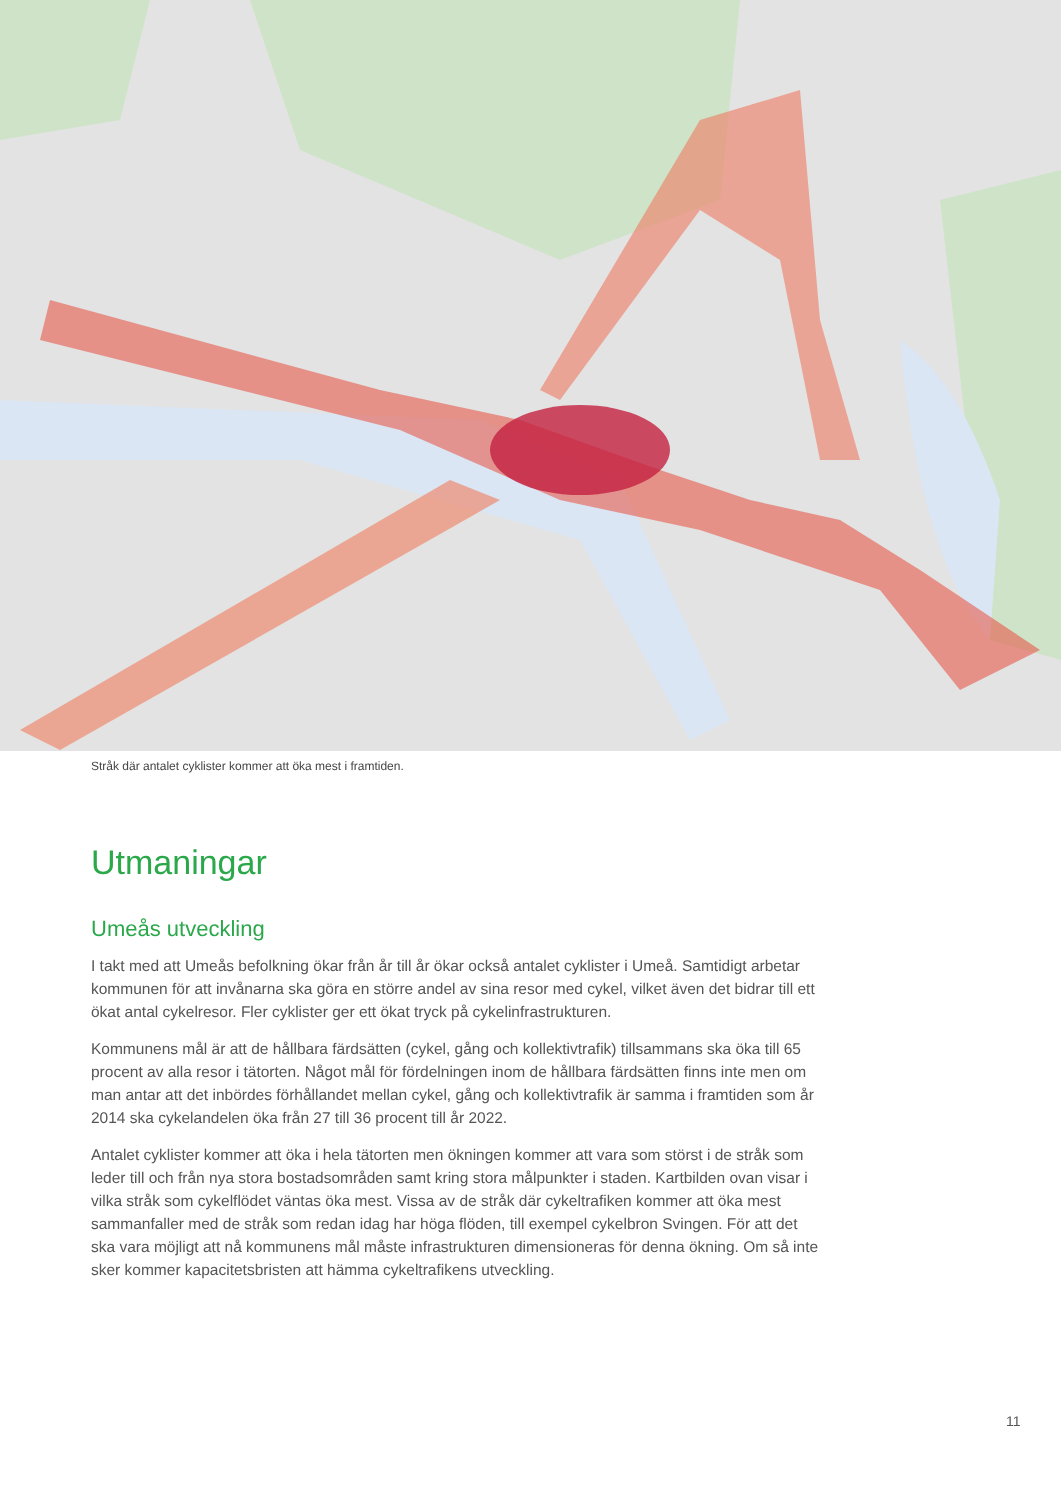Stråk där antalet cyklister kommer att öka mest i framtiden.
Utmaningar
Umeås utveckling
I takt med att Umeås befolkning ökar från år till år ökar också antalet cyklister i Umeå. Samtidigt arbetar kommunen för att invånarna ska göra en större andel av sina resor med cykel, vilket även det bidrar till ett ökat antal cykelresor. Fler cyklister ger ett ökat tryck på cykelinfrastrukturen.
Kommunens mål är att de hållbara färdsätten (cykel, gång och kollektivtrafik) tillsammans ska öka till 65 procent av alla resor i tätorten. Något mål för fördelningen inom de hållbara färdsätten finns inte men om man antar att det inbördes förhållandet mellan cykel, gång och kollektivtrafik är samma i framtiden som år 2014 ska cykelandelen öka från 27 till 36 procent till år 2022.
Antalet cyklister kommer att öka i hela tätorten men ökningen kommer att vara som störst i de stråk som leder till och från nya stora bostadsområden samt kring stora målpunkter i staden. Kartbilden ovan visar i vilka stråk som cykelflödet väntas öka mest. Vissa av de stråk där cykeltrafiken kommer att öka mest sammanfaller med de stråk som redan idag har höga flöden, till exempel cykelbron Svingen. För att det ska vara möjligt att nå kommunens mål måste infrastrukturen dimensioneras för denna ökning. Om så inte sker kommer kapacitetsbristen att hämma cykeltrafikens utveckling.
11